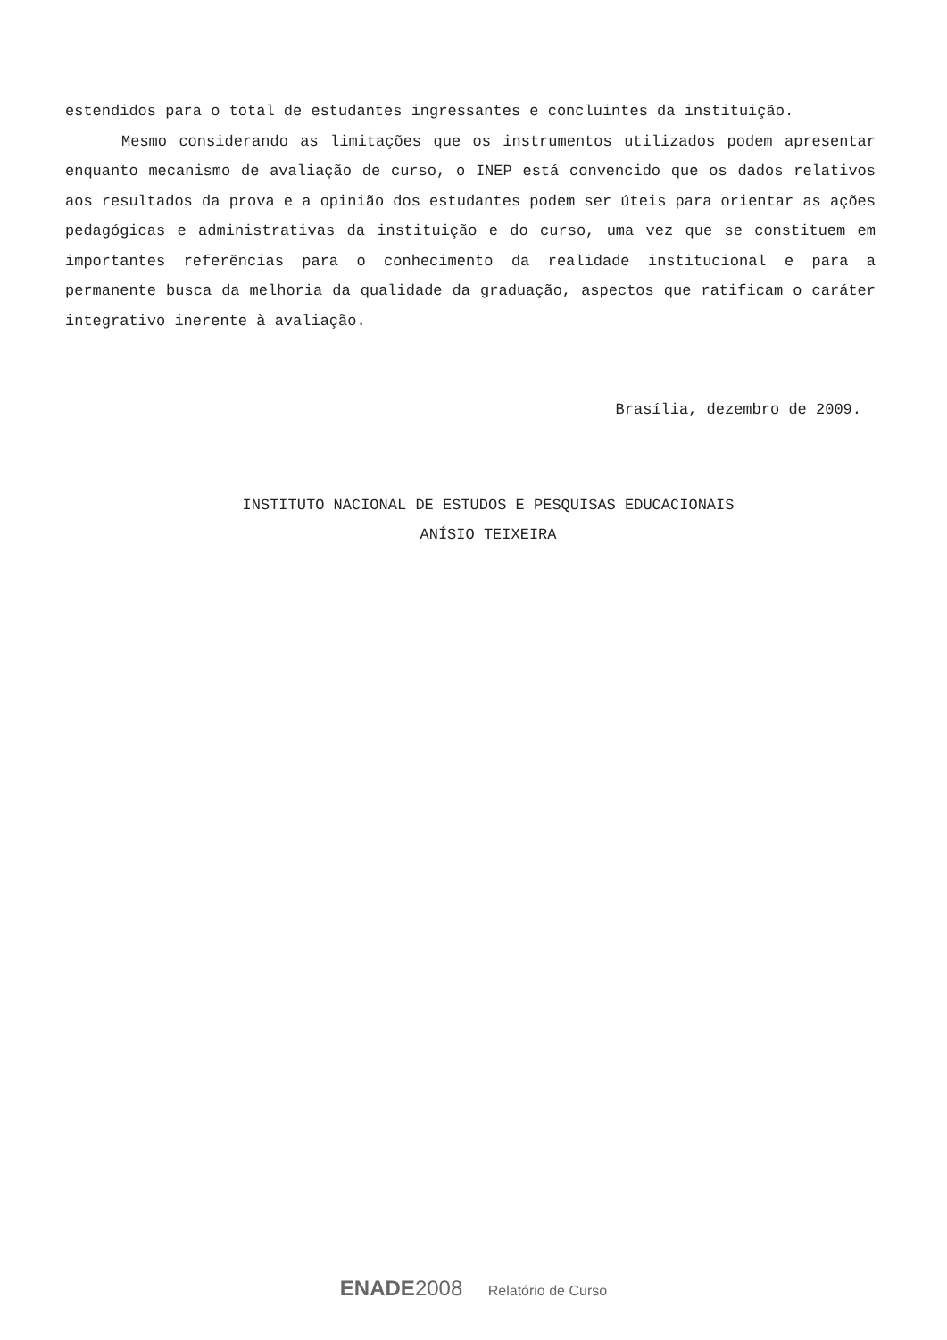estendidos para o total de estudantes ingressantes e concluintes da instituição.
Mesmo considerando as limitações que os instrumentos utilizados podem apresentar enquanto mecanismo de avaliação de curso, o INEP está convencido que os dados relativos aos resultados da prova e a opinião dos estudantes podem ser úteis para orientar as ações pedagógicas e administrativas da instituição e do curso, uma vez que se constituem em importantes referências para o conhecimento da realidade institucional e para a permanente busca da melhoria da qualidade da graduação, aspectos que ratificam o caráter integrativo inerente à avaliação.
Brasília, dezembro de 2009.
INSTITUTO NACIONAL DE ESTUDOS E PESQUISAS EDUCACIONAIS
ANÍSIO TEIXEIRA
ENADE 2008 Relatório de Curso